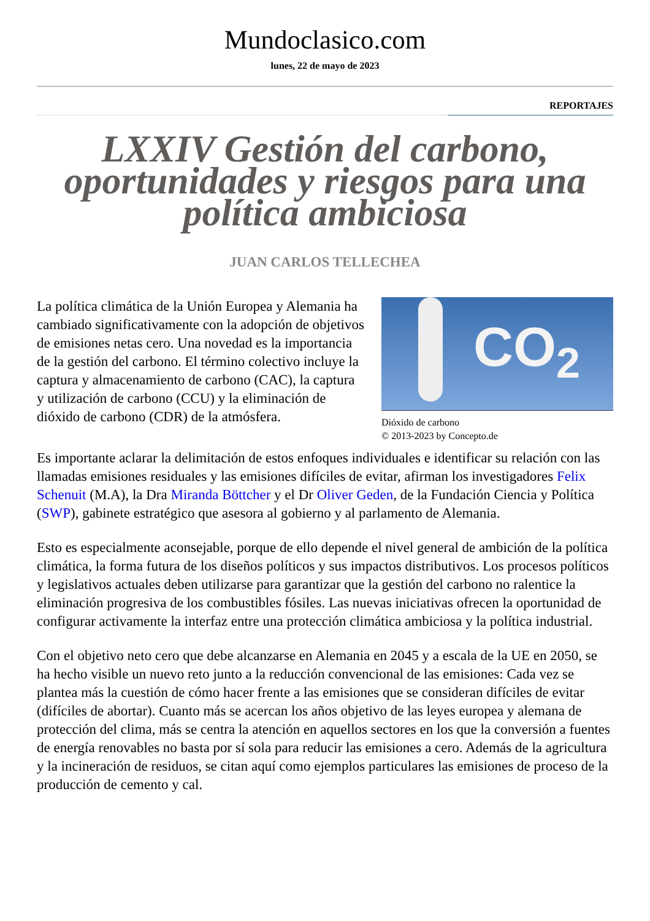Mundoclasico.com
lunes, 22 de mayo de 2023
REPORTAJES
LXXIV Gestión del carbono, oportunidades y riesgos para una política ambiciosa
JUAN CARLOS TELLECHEA
CO<sub>2</sub>
Dióxido de carbono
© 2013-2023 by Concepto.de
La política climática de la Unión Europea y Alemania ha cambiado significativamente con la adopción de objetivos de emisiones netas cero. Una novedad es la importancia de la gestión del carbono. El término colectivo incluye la captura y almacenamiento de carbono (CAC), la captura y utilización de carbono (CCU) y la eliminación de dióxido de carbono (CDR) de la atmósfera.
Es importante aclarar la delimitación de estos enfoques individuales e identificar su relación con las llamadas emisiones residuales y las emisiones difíciles de evitar, afirman los investigadores Felix Schenuit (M.A), la Dra Miranda Böttcher y el Dr Oliver Geden, de la Fundación Ciencia y Política (SWP), gabinete estratégico que asesora al gobierno y al parlamento de Alemania.
Esto es especialmente aconsejable, porque de ello depende el nivel general de ambición de la política climática, la forma futura de los diseños políticos y sus impactos distributivos. Los procesos políticos y legislativos actuales deben utilizarse para garantizar que la gestión del carbono no ralentice la eliminación progresiva de los combustibles fósiles. Las nuevas iniciativas ofrecen la oportunidad de configurar activamente la interfaz entre una protección climática ambiciosa y la política industrial.
Con el objetivo neto cero que debe alcanzarse en Alemania en 2045 y a escala de la UE en 2050, se ha hecho visible un nuevo reto junto a la reducción convencional de las emisiones: Cada vez se plantea más la cuestión de cómo hacer frente a las emisiones que se consideran difíciles de evitar (difíciles de abortar). Cuanto más se acercan los años objetivo de las leyes europea y alemana de protección del clima, más se centra la atención en aquellos sectores en los que la conversión a fuentes de energía renovables no basta por sí sola para reducir las emisiones a cero. Además de la agricultura y la incineración de residuos, se citan aquí como ejemplos particulares las emisiones de proceso de la producción de cemento y cal.